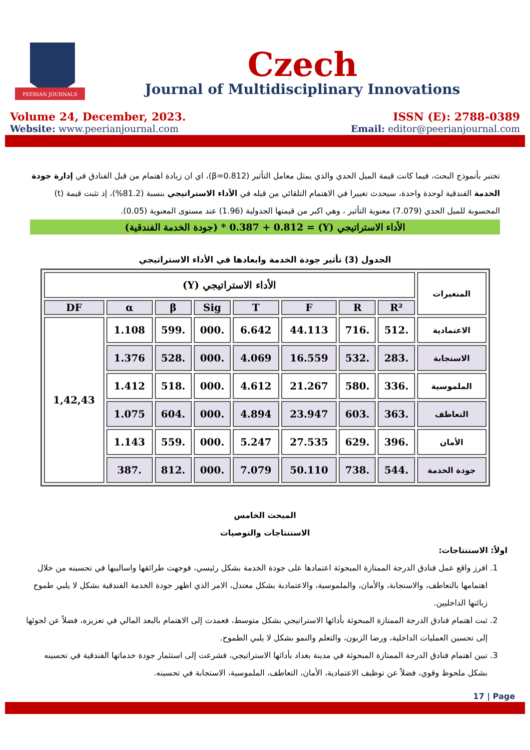PEERIAN JOURNALS
Czech
Journal of Multidisciplinary Innovations
Volume 24, December, 2023.
Website: www.peerianjournal.com
ISSN (E): 2788-0389
Email: editor@peerianjournal.com
تختبر بأنموذج البحث، فيما كانت قيمة الميل الحدي والذي يمثل معامل التأثير (β=0.812)، اي ان زيادة اهتمام من قبل الفنادق في إدارة جودة الخدمة الفندقية لوحدة واحدة، سيحدث تغييرا في الاهتمام التلقائي من قبله في الأداء الاستراتيجي بنسبة (81.2%)، إذ تثبت قيمة (t) المحسوبة للميل الحدي (7.079) معنوية التأثير ، وهي اكبر من قيمتها الجدولية (1.96) عند مستوى المعنوية (0.05).
الأداء الاستراتيجي (Y) = 0.387 + 0.812 * (جودة الخدمة الفندقية)
الجدول (3) تأثير جودة الخدمة وابعادها في الأداء الاستراتيجي
| المتغيرات | الأداء الاستراتيجي (Y) | | | | | | | |
| --- | --- | --- | --- | --- | --- | --- | --- | --- |
| | R² | R | F | T | Sig | β | α | DF |
| الاعتمادية | .512 | .716 | 44.113 | 6.642 | .000 | .599 | 1.108 | 1,42,43 |
| الاستجابة | .283 | .532 | 16.559 | 4.069 | .000 | .528 | 1.376 | |
| الملموسية | .336 | .580 | 21.267 | 4.612 | .000 | .518 | 1.412 | |
| التعاطف | .363 | .603 | 23.947 | 4.894 | .000 | .604 | 1.075 | |
| الأمان | .396 | .629 | 27.535 | 5.247 | .000 | .559 | 1.143 | |
| جودة الخدمة | .544 | .738 | 50.110 | 7.079 | .000 | .812 | .387 | |
المبحث الخامس
الاستنتاجات والتوصيات
اولاً: الاستنتاجات:
1. افرز واقع عمل فنادق الدرجة الممتازة المبحوثة اعتمادها على جودة الخدمة بشكل رئيسي، فوجهت طرائقها واساليبها في تحسينه من خلال اهتمامها بالتعاطف، والاستجابة، والأمان، والملموسية، والاعتمادية بشكل معتدل، الامر الذي اظهر جودة الخدمة الفندقية بشكل لا يلبي طموح زبائنها الداخليين.
2. ثبت اهتمام فنادق الدرجة الممتازة المبحوثة بأدائها الاستراتيجي بشكل متوسط، فعمدت إلى الاهتمام بالبعد المالي في تعزيزه، فضلاً عن لجوئها إلى تحسين العمليات الداخلية، ورضا الزبون، والتعلم والنمو بشكل لا يلبي الطموح.
3. تبين اهتمام فنادق الدرجة الممتازة المبحوثة في مدينة بغداد بأدائها الاستراتيجي، فشرعت إلى استثمار جودة خدماتها الفندقية في تحسينه بشكل ملحوظ وقوي، فضلاً عن توظيف الاعتمادية، الأمان، التعاطف، الملموسية، الاستجابة في تحسينه.
17 | Page